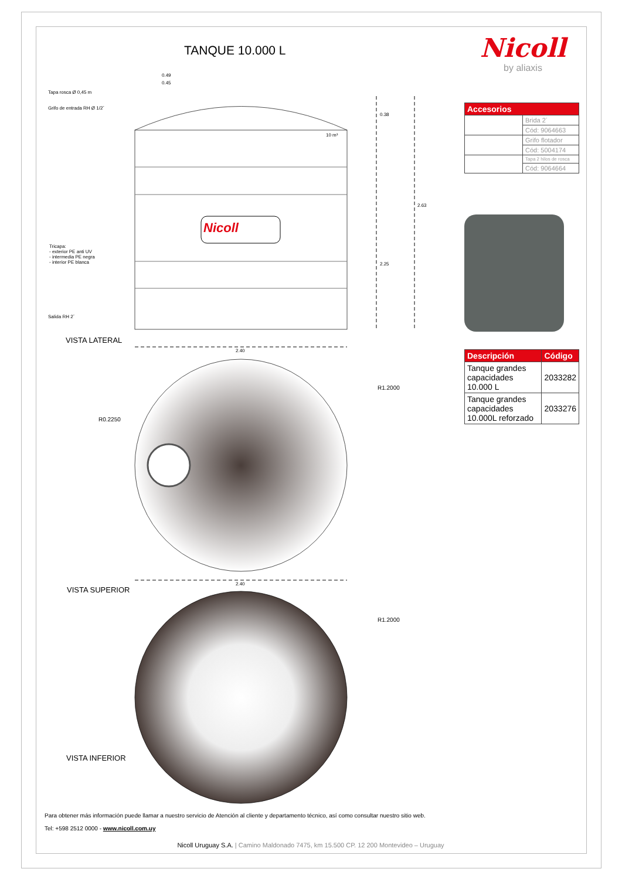TANQUE 10.000 L
Nicoll
Tapa rosca Ø 0,45 m
Grifo de entrada RH Ø 1/2´
0.49
0.45
10 m³
Tricapa:
- exterior PE anti UV
- intermedia PE negra
- interior PE blanca
Salida RH 2´
0.38
2.25
2.63
VISTA LATERAL
2.40
R1.2000
R0.2250
2.40
VISTA SUPERIOR
R1.2000
VISTA INFERIOR
Nicoll
by aliaxis
| Accesorios | |
| --- | --- |
| | Brida 2´ |
| | Cód: 9064663 |
| | Grifo flotador |
| | Cód: 5004174 |
| | Tapa 2 hilos de rosca |
| | Cód: 9064664 |
| Descripción | Código |
| --- | --- |
| Tanque grandes capacidades 10.000 L | 2033282 |
| Tanque grandes capacidades 10.000L reforzado | 2033276 |
Para obtener más información puede llamar a nuestro servicio de Atención al cliente y departamento técnico, así como consultar nuestro sitio web.
Tel: +598 2512 0000 - www.nicoll.com.uy
Nicoll Uruguay S.A. | Camino Maldonado 7475, km 15.500 CP. 12 200 Montevideo – Uruguay